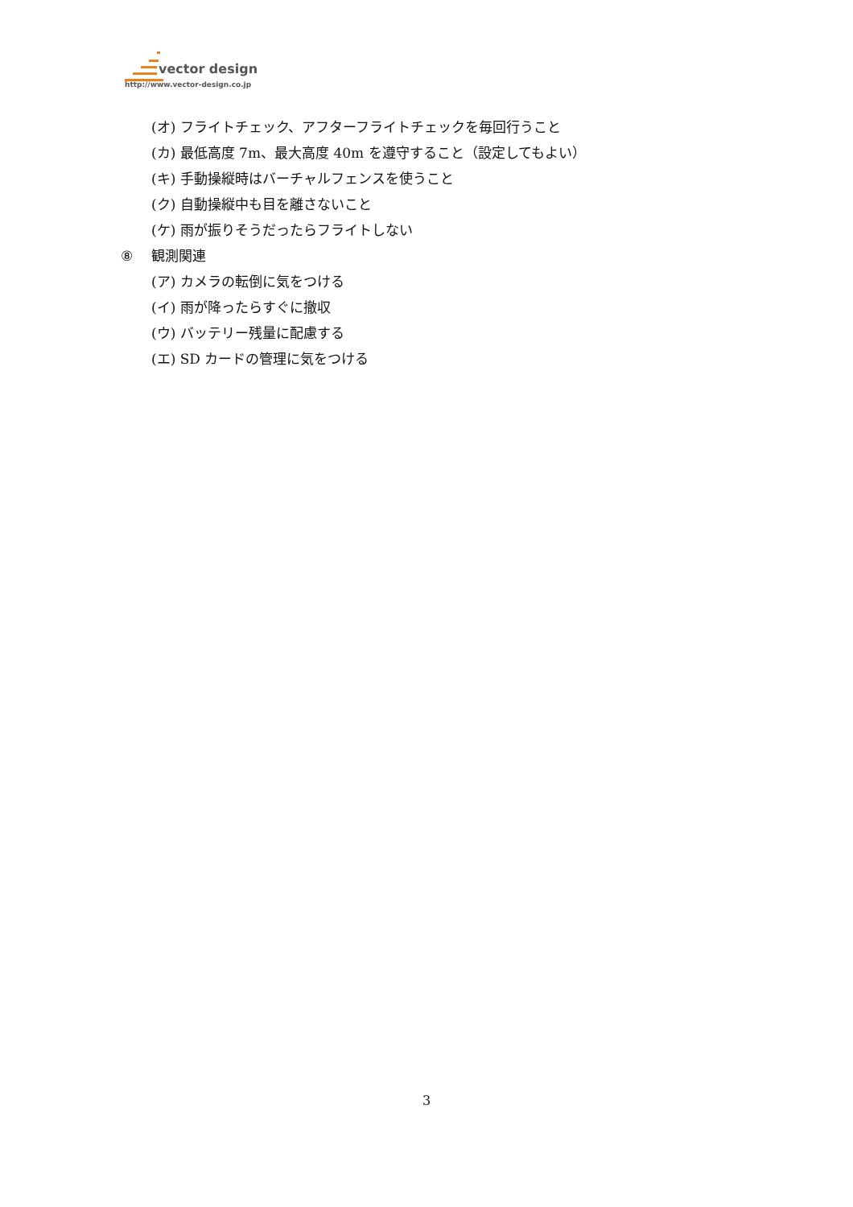vector design
http://www.vector-design.co.jp
(オ) フライトチェック、アフターフライトチェックを毎回行うこと
(カ) 最低高度 7m、最大高度 40m を遵守すること（設定してもよい）
(キ) 手動操縦時はバーチャルフェンスを使うこと
(ク) 自動操縦中も目を離さないこと
(ケ) 雨が振りそうだったらフライトしない
⑧ 観測関連
(ア) カメラの転倒に気をつける
(イ) 雨が降ったらすぐに撤収
(ウ) バッテリー残量に配慮する
(エ) SD カードの管理に気をつける
3